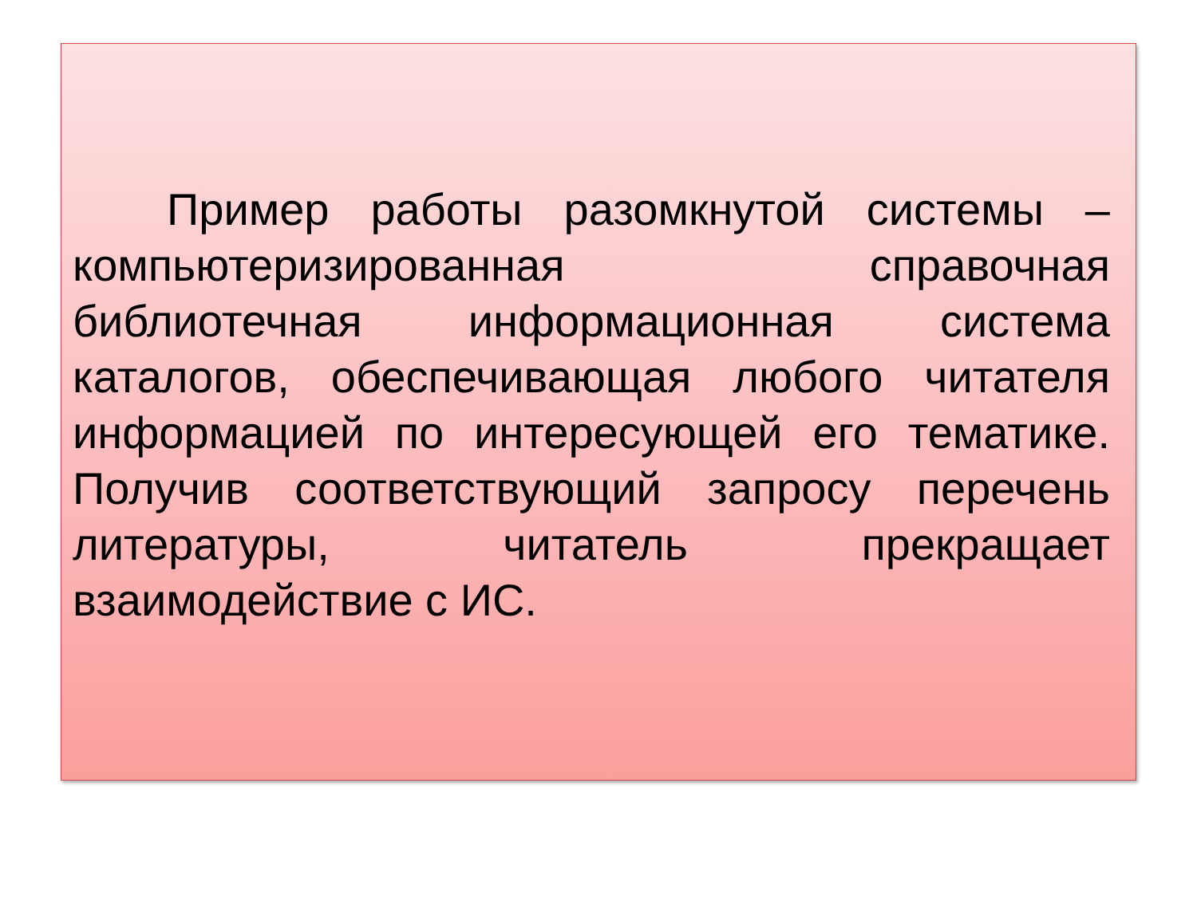Пример работы разомкнутой системы – компьютеризированная справочная библиотечная информационная система каталогов, обеспечивающая любого читателя информацией по интересующей его тематике. Получив соответствующий запросу перечень литературы, читатель прекращает взаимодействие с ИС.